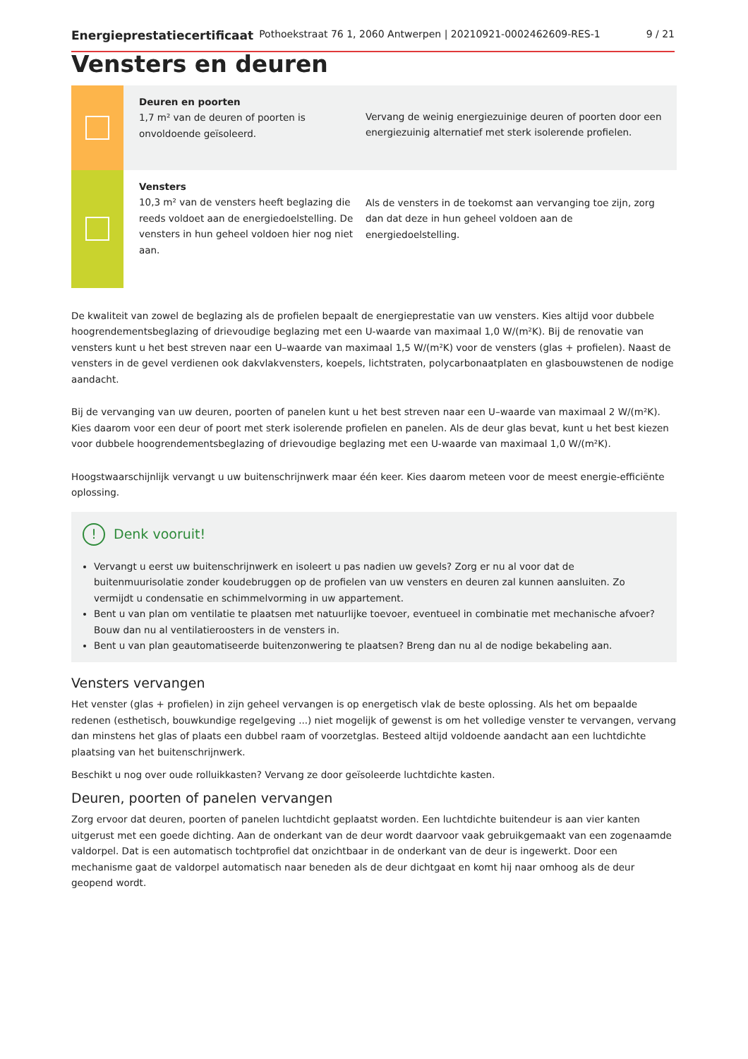Energieprestatiecertificaat Pothoekstraat 76 1, 2060 Antwerpen | 20210921-0002462609-RES-1 9 / 21
Vensters en deuren
Deuren en poorten
1,7 m² van de deuren of poorten is onvoldoende geïsoleerd.
Vervang de weinig energiezuinige deuren of poorten door een energiezuinig alternatief met sterk isolerende profielen.
Vensters
10,3 m² van de vensters heeft beglazing die reeds voldoet aan de energiedoelstelling. De vensters in hun geheel voldoen hier nog niet aan.
Als de vensters in de toekomst aan vervanging toe zijn, zorg dan dat deze in hun geheel voldoen aan de energiedoelstelling.
De kwaliteit van zowel de beglazing als de profielen bepaalt de energieprestatie van uw vensters. Kies altijd voor dubbele hoogrendementsbeglazing of drievoudige beglazing met een U-waarde van maximaal 1,0 W/(m²K). Bij de renovatie van vensters kunt u het best streven naar een U–waarde van maximaal 1,5 W/(m²K) voor de vensters (glas + profielen). Naast de vensters in de gevel verdienen ook dakvlakvensters, koepels, lichtstraten, polycarbonaatplaten en glasbouwstenen de nodige aandacht.
Bij de vervanging van uw deuren, poorten of panelen kunt u het best streven naar een U–waarde van maximaal 2 W/(m²K). Kies daarom voor een deur of poort met sterk isolerende profielen en panelen. Als de deur glas bevat, kunt u het best kiezen voor dubbele hoogrendementsbeglazing of drievoudige beglazing met een U-waarde van maximaal 1,0 W/(m²K).
Hoogstwaarschijnlijk vervangt u uw buitenschrijnwerk maar één keer. Kies daarom meteen voor de meest energie-efficiënte oplossing.
! Denk vooruit!
Vervangt u eerst uw buitenschrijnwerk en isoleert u pas nadien uw gevels? Zorg er nu al voor dat de buitenmuurisolatie zonder koudebruggen op de profielen van uw vensters en deuren zal kunnen aansluiten. Zo vermijdt u condensatie en schimmelvorming in uw appartement.
Bent u van plan om ventilatie te plaatsen met natuurlijke toevoer, eventueel in combinatie met mechanische afvoer? Bouw dan nu al ventilatieroosters in de vensters in.
Bent u van plan geautomatiseerde buitenzonwering te plaatsen? Breng dan nu al de nodige bekabeling aan.
Vensters vervangen
Het venster (glas + profielen) in zijn geheel vervangen is op energetisch vlak de beste oplossing. Als het om bepaalde redenen (esthetisch, bouwkundige regelgeving ...) niet mogelijk of gewenst is om het volledige venster te vervangen, vervang dan minstens het glas of plaats een dubbel raam of voorzetglas. Besteed altijd voldoende aandacht aan een luchtdichte plaatsing van het buitenschrijnwerk.
Beschikt u nog over oude rolluikkasten? Vervang ze door geïsoleerde luchtdichte kasten.
Deuren, poorten of panelen vervangen
Zorg ervoor dat deuren, poorten of panelen luchtdicht geplaatst worden. Een luchtdichte buitendeur is aan vier kanten uitgerust met een goede dichting. Aan de onderkant van de deur wordt daarvoor vaak gebruikgemaakt van een zogenaamde valdorpel. Dat is een automatisch tochtprofiel dat onzichtbaar in de onderkant van de deur is ingewerkt. Door een mechanisme gaat de valdorpel automatisch naar beneden als de deur dichtgaat en komt hij naar omhoog als de deur geopend wordt.